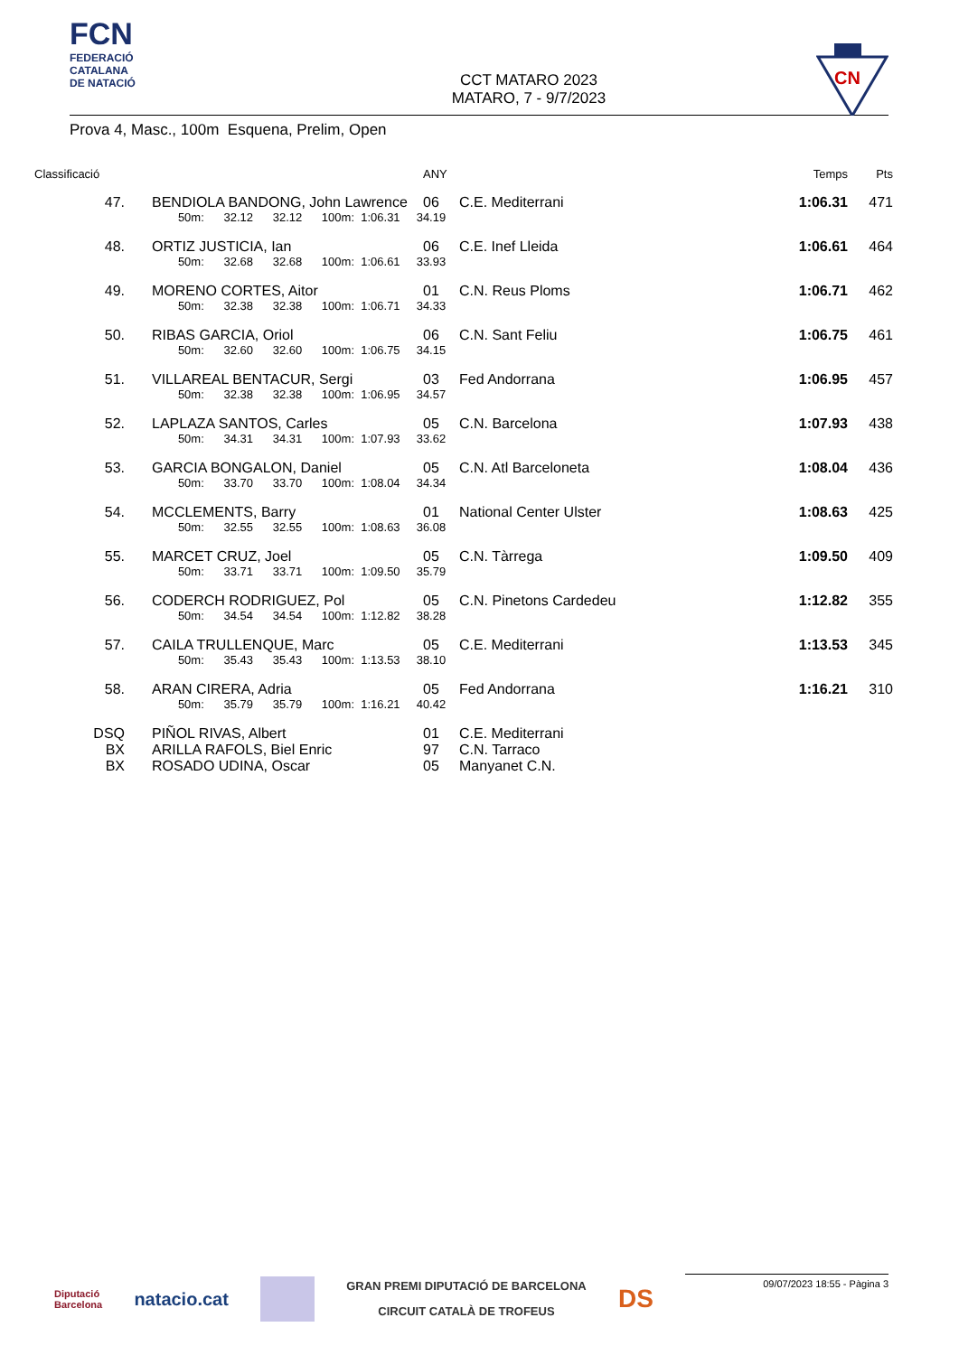FCN
FEDERACIÓ
CATALANA
DE NATACIÓ
CCT MATARO 2023
MATARO, 7 - 9/7/2023
CN
Prova 4, Masc., 100m Esquena, Prelim, Open
| Classificació | | | ANY | | Temps | Pts |
| --- | --- | --- | --- | --- | --- | --- |
| 47. | | BENDIOLA BANDONG, John Lawrence | 06 | C.E. Mediterrani | 1:06.31 | 471 |
| | | 50m: 32.12 32.12 100m: 1:06.31 34.19 | | | | |
| 48. | | ORTIZ JUSTICIA, Ian | 06 | C.E. Inef Lleida | 1:06.61 | 464 |
| | | 50m: 32.68 32.68 100m: 1:06.61 33.93 | | | | |
| 49. | | MORENO CORTES, Aitor | 01 | C.N. Reus Ploms | 1:06.71 | 462 |
| | | 50m: 32.38 32.38 100m: 1:06.71 34.33 | | | | |
| 50. | | RIBAS GARCIA, Oriol | 06 | C.N. Sant Feliu | 1:06.75 | 461 |
| | | 50m: 32.60 32.60 100m: 1:06.75 34.15 | | | | |
| 51. | | VILLAREAL BENTACUR, Sergi | 03 | Fed Andorrana | 1:06.95 | 457 |
| | | 50m: 32.38 32.38 100m: 1:06.95 34.57 | | | | |
| 52. | | LAPLAZA SANTOS, Carles | 05 | C.N. Barcelona | 1:07.93 | 438 |
| | | 50m: 34.31 34.31 100m: 1:07.93 33.62 | | | | |
| 53. | | GARCIA BONGALON, Daniel | 05 | C.N. Atl Barceloneta | 1:08.04 | 436 |
| | | 50m: 33.70 33.70 100m: 1:08.04 34.34 | | | | |
| 54. | | MCCLEMENTS, Barry | 01 | National Center Ulster | 1:08.63 | 425 |
| | | 50m: 32.55 32.55 100m: 1:08.63 36.08 | | | | |
| 55. | | MARCET CRUZ, Joel | 05 | C.N. Tàrrega | 1:09.50 | 409 |
| | | 50m: 33.71 33.71 100m: 1:09.50 35.79 | | | | |
| 56. | | CODERCH RODRIGUEZ, Pol | 05 | C.N. Pinetons Cardedeu | 1:12.82 | 355 |
| | | 50m: 34.54 34.54 100m: 1:12.82 38.28 | | | | |
| 57. | | CAILA TRULLENQUE, Marc | 05 | C.E. Mediterrani | 1:13.53 | 345 |
| | | 50m: 35.43 35.43 100m: 1:13.53 38.10 | | | | |
| 58. | | ARAN CIRERA, Adria | 05 | Fed Andorrana | 1:16.21 | 310 |
| | | 50m: 35.79 35.79 100m: 1:16.21 40.42 | | | | |
| DSQ | | PIÑOL RIVAS, Albert | 01 | C.E. Mediterrani | | |
| BX | | ARILLA RAFOLS, Biel Enric | 97 | C.N. Tarraco | | |
| BX | | ROSADO UDINA, Oscar | 05 | Manyanet C.N. | | |
Diputació
Barcelona
natacio.cat
GRAN PREMI DIPUTACIÓ DE BARCELONA
CIRCUIT CATALÀ DE TROFEUS
DS
09/07/2023 18:55 - Pàgina 3